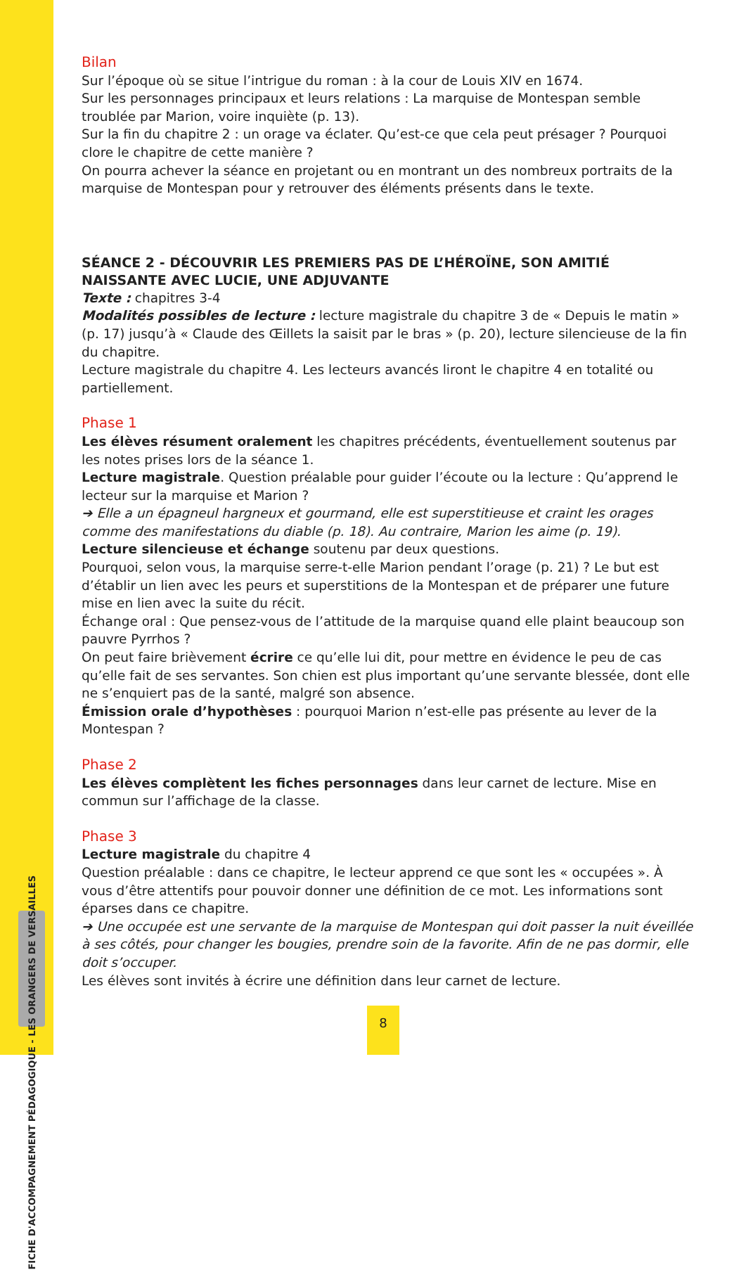FICHE D'ACCOMPAGNEMENT PÉDAGOGIQUE - LES ORANGERS DE VERSAILLES
Bilan
Sur l’époque où se situe l’intrigue du roman : à la cour de Louis XIV en 1674.
Sur les personnages principaux et leurs relations : La marquise de Montespan semble troublée par Marion, voire inquiète (p. 13).
Sur la fin du chapitre 2 : un orage va éclater. Qu’est-ce que cela peut présager ? Pourquoi clore le chapitre de cette manière ?
On pourra achever la séance en projetant ou en montrant un des nombreux portraits de la marquise de Montespan pour y retrouver des éléments présents dans le texte.
SÉANCE 2 - DÉCOUVRIR LES PREMIERS PAS DE L’HÉROÏNE, SON AMITIÉ NAISSANTE AVEC LUCIE, UNE ADJUVANTE
Texte : chapitres 3-4
Modalités possibles de lecture : lecture magistrale du chapitre 3 de « Depuis le matin » (p. 17) jusqu’à « Claude des Œillets la saisit par le bras » (p. 20), lecture silencieuse de la fin du chapitre.
Lecture magistrale du chapitre 4. Les lecteurs avancés liront le chapitre 4 en totalité ou partiellement.
Phase 1
Les élèves résument oralement les chapitres précédents, éventuellement soutenus par les notes prises lors de la séance 1.
Lecture magistrale. Question préalable pour guider l’écoute ou la lecture : Qu’apprend le lecteur sur la marquise et Marion ?
➔ Elle a un épagneul hargneux et gourmand, elle est superstitieuse et craint les orages comme des manifestations du diable (p. 18). Au contraire, Marion les aime (p. 19).
Lecture silencieuse et échange soutenu par deux questions.
Pourquoi, selon vous, la marquise serre-t-elle Marion pendant l’orage (p. 21) ? Le but est d’établir un lien avec les peurs et superstitions de la Montespan et de préparer une future mise en lien avec la suite du récit.
Échange oral : Que pensez-vous de l’attitude de la marquise quand elle plaint beaucoup son pauvre Pyrrhos ?
On peut faire brièvement écrire ce qu’elle lui dit, pour mettre en évidence le peu de cas qu’elle fait de ses servantes. Son chien est plus important qu’une servante blessée, dont elle ne s’enquiert pas de la santé, malgré son absence.
Émission orale d’hypothèses : pourquoi Marion n’est-elle pas présente au lever de la Montespan ?
Phase 2
Les élèves complètent les fiches personnages dans leur carnet de lecture. Mise en commun sur l’affichage de la classe.
Phase 3
Lecture magistrale du chapitre 4
Question préalable : dans ce chapitre, le lecteur apprend ce que sont les « occupées ». À vous d’être attentifs pour pouvoir donner une définition de ce mot. Les informations sont éparses dans ce chapitre.
➔ Une occupée est une servante de la marquise de Montespan qui doit passer la nuit éveillée à ses côtés, pour changer les bougies, prendre soin de la favorite. Afin de ne pas dormir, elle doit s’occuper.
Les élèves sont invités à écrire une définition dans leur carnet de lecture.
8